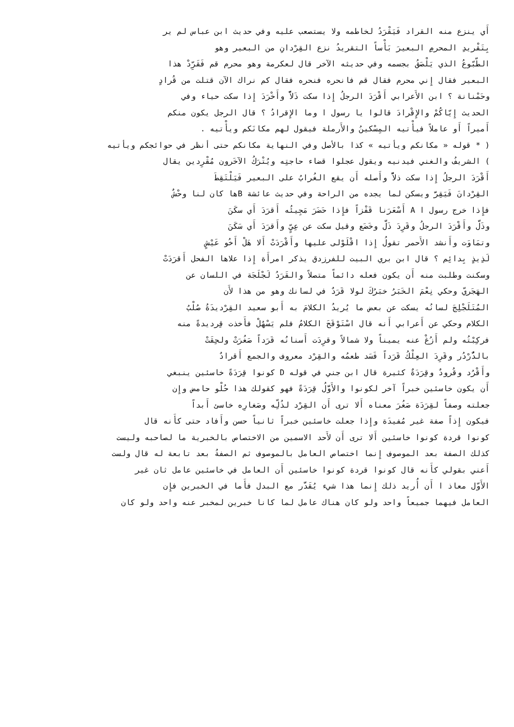أَي ينزع منه القراد فَيَقْرَدُ لخاطمه ولا يستصعب عليه وفي حديث ابن عباس لم ير
بِتَقْريدِ المحرمِ البعيرَ بَأْساً التقريدُ نزع القِرْدانِ من البعير وهو
الطّبّوعُ الذي يَلْصَقُ بجسمه وفي حديثه الآخر قال لعكرمة وهو محرم قم فَقَرِّدْ هذا
البعير فقال إِني محرم فقال قم فانحره فنحره فقال كم نراك الآن قتلت من قُرادٍ
وحَمْنانة ؟ ابن الأَعرابي أَقْرَدَ الرجلُ إِذا سكت ذَلاًّ وأَخْرَدَ إِذا سكت حياء وفي
الحديث إِيّاكُمْ والإِقْرادَ قالوا يا رسول ا وما الإِقرادُ ؟ قال الرجل يكون منكم
أَميراً أَو عاملاً فيأْتيه المِسْكينُ والأَرملة فيقول لهم مكانَكم ويأْتيه .
( * قوله « مكانكم ويأتيه » كذا بالأصل وفي النهاية مكانكم حتى أنظر في حوائجكم ويأتيه
) الشريفُ والغني فيدنيه ويقول عجلوا قضاء حاجتِه ويُتْرَكُ الآخَرون مُقْرِدين يقال
أَقْرَدَ الرجلُ إِذا سكت ذلاًّ وأَصله أَن يقع الغُرابُ على البعير فَيَلْتَقِطَ
القِرْدانَ فَيَقِرَّ ويسكن لما يجده من الراحة وفي حديث عائشة Bها كان لنا وحْشٌ
فإِذا خرج رسول ا A أَسْعَرَنا قَفْزاً فإِذا حَضَرَ مَجِيئُه أَقرَدَ أَي سكَنَ
وذَلَّ وأَقْرَدَ الرجلُ وقَرِدَ ذَلَّ وخَضَع وقيل سكت عن عِيٍّ وأَقرَدَ أَي سَكَنَ
وتمَاوَت وأَنشد الأَحمر تقولُ إِذا اقْلَوْلى عليها وأَقْرَدَتْ أَلا هَلْ أَخُو عَيْشٍ
لَذِيذٍ بِدائِم ؟ قال ابن بري البيت للفرزدق يذكر امرأَة إِذا علاها الفحل أَقرَدَتْ
وسكنت وطلبت منه أَن يكون فعله دائماً متصلاً والقَرَدُ لَجْلَجَة في اللسان عن
الهَجَريّ وحكي نِعْمَ الخَبَرُ خبَرُكَ لولا قَرَدٌ في لسانك وهو من هذا لأَن
المُتَلَجْلِجَ لسانُه يسكت عن بعض ما يُريدُ الكلامَ به أَبو سعيد القِرْديدَةُ صُلْبُ
الكلام وحكي عن أَعرابي أَنه قال اسْتَوْقَحَ الكلامُ فلم يَسْهُلْ فأَخذت قِرديدةً منه
فركِبْتُه ولم أَزُغْ عنه يميناً ولا شمالاً وقرِدَت أَسنانُه قَرَداً صَغُرَتْ ولحِقَتْ
بالدُّرْدُر وقَرِدَ العِلْكُ قَرَداً فَسَد طعمُه والقِرْد معروف والجمع أَقرادٌ
وأَقْرُد وقُرودٌ وقِرَدَةٌ كثيرة قال ابن جني في قوله D كونوا قِرَدَةً خاسئين ينبغي
أَن يكون خاسئين خبراً آخر لكونوا والأَوَّلُ قِرَدَةً فهو كقولك هذا حُلْو حامض وإِن
جعلته وصفاً لقِرَدَة صَغُرَ معناه أَلا ترى أَن القِرْد لذُلِّه وصَغارِه خاسئ أَبداً
فيكون إِذاً صفة غير مُفيدَة وإِذا جعلت خاسئين خبراً ثانياً حسن وأَفاد حتى كأَنه قال
كونوا قردة كونوا خاسئين أَلا ترى أَن لأَحد الاسمين من الاختصاص بالخبرية ما لصاحبه وليست
كذلك الصفة بعد الموصوف إِنما اختصاص العامل بالموصوف ثم الصفةُ بعد تابعة له قال ولست
أَعني بقولي كأَنه قال كونوا قردة كونوا خاسئين أَن العامل في خاسئين عامل ثان غير
الأَوّل معاذ ا أَن أُريد ذلك إِنما هذا شيء يُقَدَّر مع البدل فأَما في الخبرين فإِن
العامل فيهما جميعاً واحد ولو كان هناك عامل لما كانا خبرين لمخبر عنه واحد ولو كان